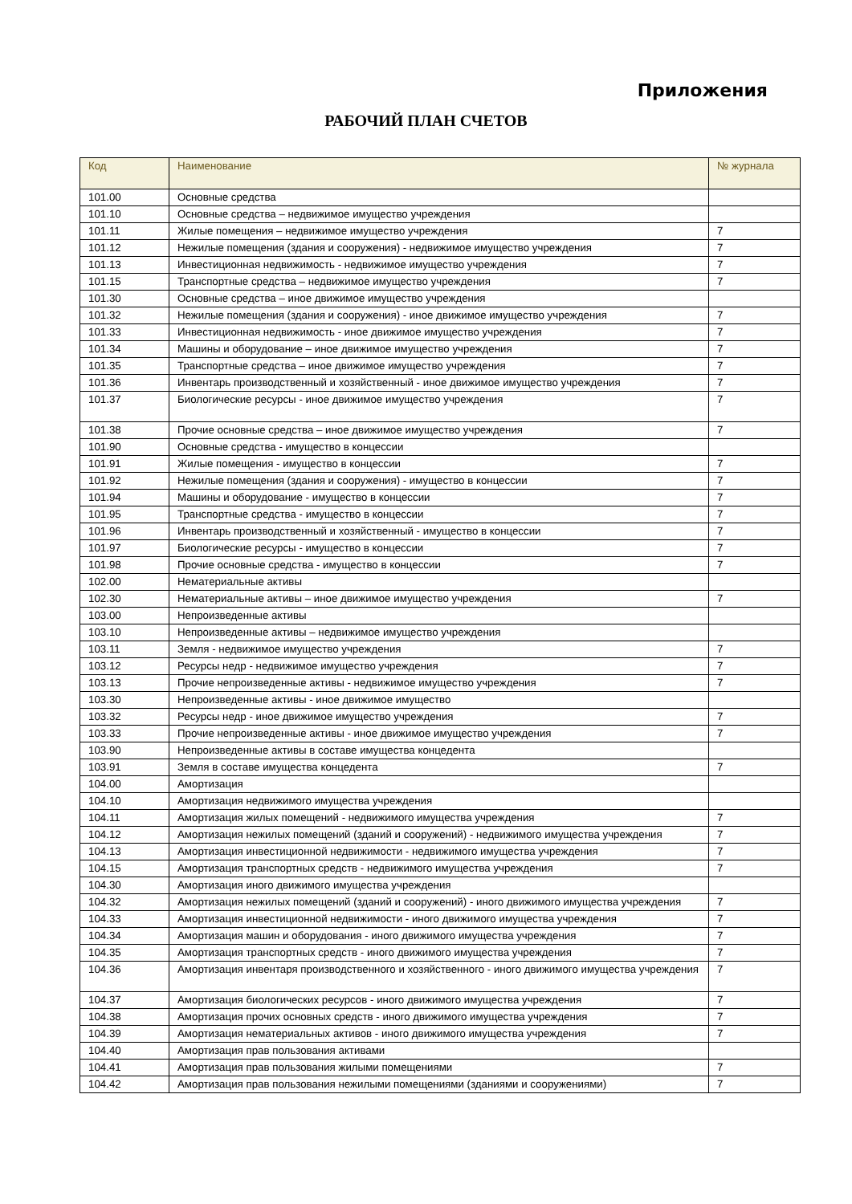Приложения
РАБОЧИЙ ПЛАН СЧЕТОВ
| Код | Наименование | № журнала |
| --- | --- | --- |
| 101.00 | Основные средства | |
| 101.10 | Основные средства – недвижимое имущество учреждения | |
| 101.11 | Жилые помещения – недвижимое имущество учреждения | 7 |
| 101.12 | Нежилые помещения (здания и сооружения) - недвижимое имущество учреждения | 7 |
| 101.13 | Инвестиционная недвижимость - недвижимое имущество учреждения | 7 |
| 101.15 | Транспортные средства – недвижимое имущество учреждения | 7 |
| 101.30 | Основные средства – иное движимое имущество учреждения | |
| 101.32 | Нежилые помещения (здания и сооружения) - иное движимое имущество учреждения | 7 |
| 101.33 | Инвестиционная недвижимость - иное движимое имущество учреждения | 7 |
| 101.34 | Машины и оборудование – иное движимое имущество учреждения | 7 |
| 101.35 | Транспортные средства – иное движимое имущество учреждения | 7 |
| 101.36 | Инвентарь производственный и хозяйственный - иное движимое имущество учреждения | 7 |
| 101.37 | Биологические ресурсы - иное движимое имущество учреждения | 7 |
| 101.38 | Прочие основные средства – иное движимое имущество учреждения | 7 |
| 101.90 | Основные средства - имущество в концессии | |
| 101.91 | Жилые помещения - имущество в концессии | 7 |
| 101.92 | Нежилые помещения (здания и сооружения) - имущество в концессии | 7 |
| 101.94 | Машины и оборудование - имущество в концессии | 7 |
| 101.95 | Транспортные средства - имущество в концессии | 7 |
| 101.96 | Инвентарь производственный и хозяйственный - имущество в концессии | 7 |
| 101.97 | Биологические ресурсы - имущество в концессии | 7 |
| 101.98 | Прочие основные средства - имущество в концессии | 7 |
| 102.00 | Нематериальные активы | |
| 102.30 | Нематериальные активы – иное движимое имущество учреждения | 7 |
| 103.00 | Непроизведенные активы | |
| 103.10 | Непроизведенные активы – недвижимое имущество учреждения | |
| 103.11 | Земля - недвижимое имущество учреждения | 7 |
| 103.12 | Ресурсы недр - недвижимое имущество учреждения | 7 |
| 103.13 | Прочие непроизведенные активы - недвижимое имущество учреждения | 7 |
| 103.30 | Непроизведенные активы - иное движимое имущество | |
| 103.32 | Ресурсы недр - иное движимое имущество учреждения | 7 |
| 103.33 | Прочие непроизведенные активы - иное движимое имущество учреждения | 7 |
| 103.90 | Непроизведенные активы в составе имущества концедента | |
| 103.91 | Земля в составе имущества концедента | 7 |
| 104.00 | Амортизация | |
| 104.10 | Амортизация недвижимого имущества учреждения | |
| 104.11 | Амортизация жилых помещений - недвижимого имущества учреждения | 7 |
| 104.12 | Амортизация нежилых помещений (зданий и сооружений) - недвижимого имущества учреждения | 7 |
| 104.13 | Амортизация инвестиционной недвижимости - недвижимого имущества учреждения | 7 |
| 104.15 | Амортизация транспортных средств - недвижимого имущества учреждения | 7 |
| 104.30 | Амортизация иного движимого имущества учреждения | |
| 104.32 | Амортизация нежилых помещений (зданий и сооружений) - иного движимого имущества учреждения | 7 |
| 104.33 | Амортизация инвестиционной недвижимости - иного движимого имущества учреждения | 7 |
| 104.34 | Амортизация машин и оборудования - иного движимого имущества учреждения | 7 |
| 104.35 | Амортизация транспортных средств - иного движимого имущества учреждения | 7 |
| 104.36 | Амортизация инвентаря производственного и хозяйственного - иного движимого имущества учреждения | 7 |
| 104.37 | Амортизация биологических ресурсов - иного движимого имущества учреждения | 7 |
| 104.38 | Амортизация прочих основных средств - иного движимого имущества учреждения | 7 |
| 104.39 | Амортизация нематериальных активов - иного движимого имущества учреждения | 7 |
| 104.40 | Амортизация прав пользования активами | |
| 104.41 | Амортизация прав пользования жилыми помещениями | 7 |
| 104.42 | Амортизация прав пользования нежилыми помещениями (зданиями и сооружениями) | 7 |